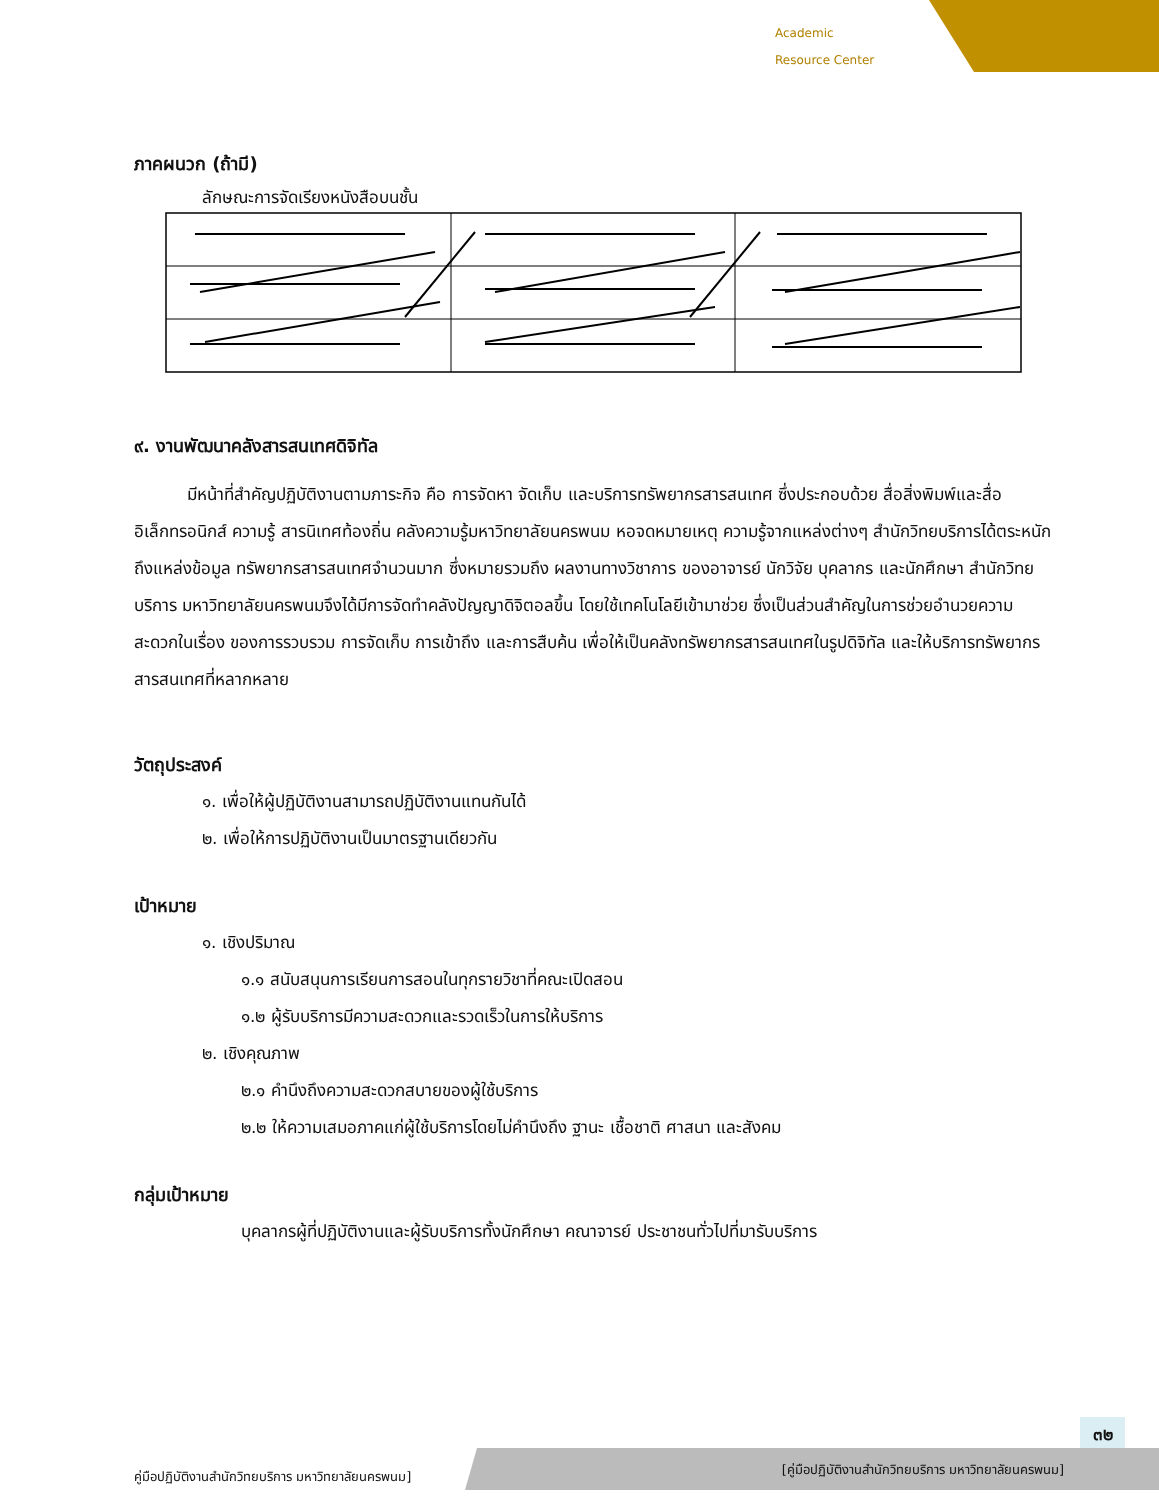Academic
Resource Center
ภาคผนวก (ถ้ามี)
ลักษณะการจัดเรียงหนังสือบนชั้น
๙. งานพัฒนาคลังสารสนเทศดิจิทัล
มีหน้าที่สำคัญปฏิบัติงานตามภาระกิจ คือ การจัดหา จัดเก็บ และบริการทรัพยากรสารสนเทศ ซึ่งประกอบด้วย สื่อสิ่งพิมพ์และสื่ออิเล็กทรอนิกส์ ความรู้ สารนิเทศท้องถิ่น คลังความรู้มหาวิทยาลัยนครพนม หอจดหมายเหตุ ความรู้จากแหล่งต่างๆ สำนักวิทยบริการได้ตระหนัก ถึงแหล่งข้อมูล ทรัพยากรสารสนเทศจำนวนมาก ซึ่งหมายรวมถึง ผลงานทางวิชาการ ของอาจารย์ นักวิจัย บุคลากร และนักศึกษา สำนักวิทยบริการ มหาวิทยาลัยนครพนมจึงได้มีการจัดทำคลังปัญญาดิจิตอลขึ้น โดยใช้เทคโนโลยีเข้ามาช่วย ซึ่งเป็นส่วนสำคัญในการช่วยอำนวยความสะดวกในเรื่อง ของการรวบรวม การจัดเก็บ การเข้าถึง และการสืบค้น เพื่อให้เป็นคลังทรัพยากรสารสนเทศในรูปดิจิทัล และให้บริการทรัพยากรสารสนเทศที่หลากหลาย
วัตถุประสงค์
๑. เพื่อให้ผู้ปฏิบัติงานสามารถปฏิบัติงานแทนกันได้
๒. เพื่อให้การปฏิบัติงานเป็นมาตรฐานเดียวกัน
เป้าหมาย
๑. เชิงปริมาณ
๑.๑ สนับสนุนการเรียนการสอนในทุกรายวิชาที่คณะเปิดสอน
๑.๒ ผู้รับบริการมีความสะดวกและรวดเร็วในการให้บริการ
๒. เชิงคุณภาพ
๒.๑ คำนึงถึงความสะดวกสบายของผู้ใช้บริการ
๒.๒ ให้ความเสมอภาคแก่ผู้ใช้บริการโดยไม่คำนึงถึง ฐานะ เชื้อชาติ ศาสนา และสังคม
กลุ่มเป้าหมาย
บุคลากรผู้ที่ปฏิบัติงานและผู้รับบริการทั้งนักศึกษา คณาจารย์ ประชาชนทั่วไปที่มารับบริการ
๓๒
[คู่มือปฏิบัติงานสำนักวิทยบริการ มหาวิทยาลัยนครพนม]
คู่มือปฏิบัติงานสำนักวิทยบริการ มหาวิทยาลัยนครพนม]